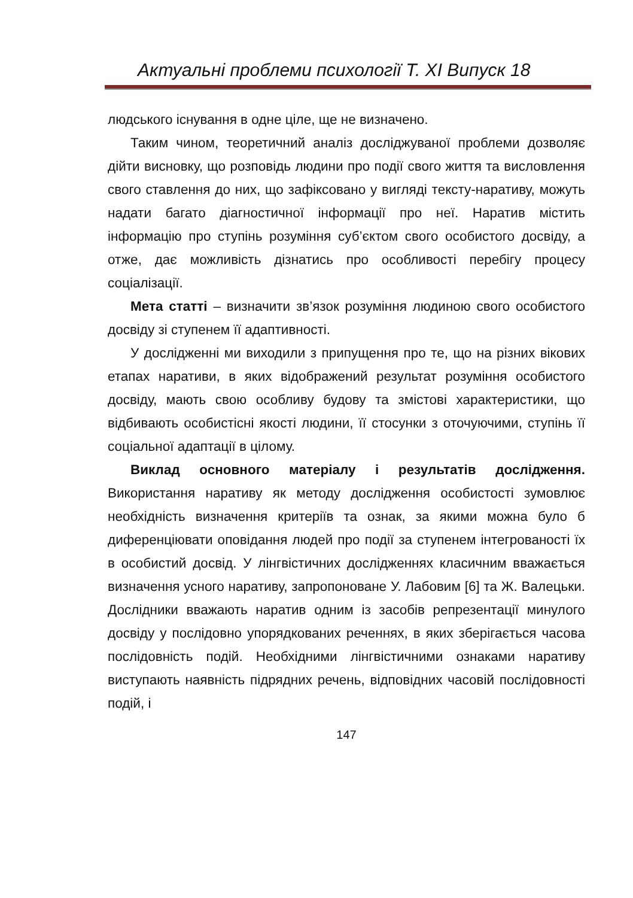Актуальні проблеми психології Т. XI Випуск 18
людського існування в одне ціле, ще не визначено.
Таким чином, теоретичний аналіз досліджуваної проблеми дозволяє дійти висновку, що розповідь людини про події свого життя та висловлення свого ставлення до них, що зафіксовано у вигляді тексту-наративу, можуть надати багато діагностичної інформації про неї. Наратив містить інформацію про ступінь розуміння суб’єктом свого особистого досвіду, а отже, дає можливість дізнатись про особливості перебігу процесу соціалізації.
Мета статті – визначити зв’язок розуміння людиною свого особистого досвіду зі ступенем її адаптивності.
У дослідженні ми виходили з припущення про те, що на різних вікових етапах наративи, в яких відображений результат розуміння особистого досвіду, мають свою особливу будову та змістові характеристики, що відбивають особистісні якості людини, її стосунки з оточуючими, ступінь її соціальної адаптації в цілому.
Виклад основного матеріалу і результатів дослідження. Використання наративу як методу дослідження особистості зумовлює необхідність визначення критеріїв та ознак, за якими можна було б диференціювати оповідання людей про події за ступенем інтегрованості їх в особистий досвід. У лінгвістичних дослідженнях класичним вважається визначення усного наративу, запропоноване У. Лабовим [6] та Ж. Валецьки. Дослідники вважають наратив одним із засобів репрезентації минулого досвіду у послідовно упорядкованих реченнях, в яких зберігається часова послідовність подій. Необхідними лінгвістичними ознаками наративу виступають наявність підрядних речень, відповідних часовій послідовності подій, і
147